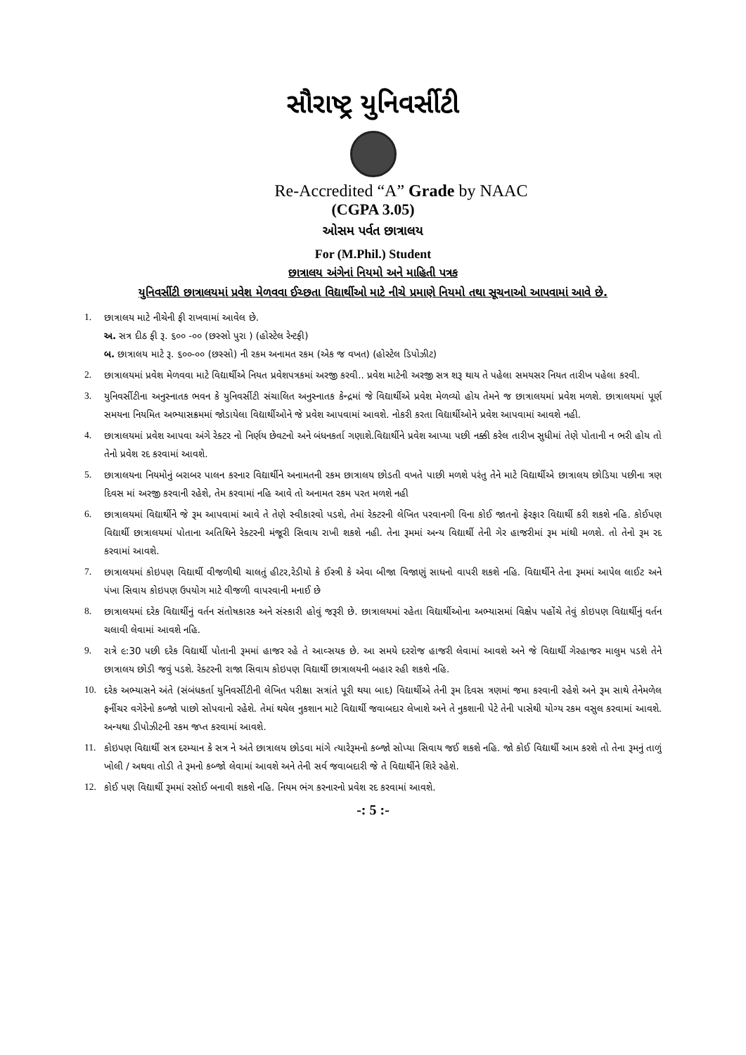સૌરાષ્ટ્ર યુનિવર્સીટી
Re-Accredited “A” Grade by NAAC
(CGPA 3.05)
ઓસમ પર્વત છાત્રાલય
For (M.Phil.) Student
છાત્રાલય અંગેનાં નિયમો અને માહિતી પત્રક
યુનિવર્સીટી છાત્રાલયમાં પ્રવેશ મેળવવા ઈચ્છતા વિદ્યાર્થીઓ માટે નીચે પ્રમાણે નિયમો તથા સૂચનાઓ આપવામાં આવે છે.
1. છાત્રાલય માટે નીચેની ફી રાખવામાં આવેલ છે.
અ. સત્ર દીઠ ફી રૂ. ૬૦૦ -૦૦ (છસ્સો પુરા ) (હોસ્ટેલ રેન્ટફી)
બ. છાત્રાલય માટે રૂ. ૬૦૦-૦૦ (છસ્સો) ની રકમ અનામત રકમ (એક જ વખત) (હોસ્ટેલ ડિપોઝીટ)
2. છાત્રાલયમાં પ્રવેશ મેળવવા માટે વિદ્યાર્થીએ નિયત પ્રવેશપત્રકમાં અરજી કરવી.. પ્રવેશ માટેની અરજી સત્ર શરૂ થાય તે પહેલા સમયસર નિયત તારીખ પહેલા કરવી.
3. યુનિવર્સીટીના અનુસ્નાતક ભવન કે યુનિવર્સીટી સંચાલિત અનુસ્નાતક કેન્દ્રમાં જે વિદ્યાર્થીએ પ્રવેશ મેળવ્યો હોય તેમને જ છાત્રાલયમાં પ્રવેશ મળશે. છાત્રાલયમાં પૂર્ણ સમયના નિયમિત અભ્યાસક્રમમાં જોડાયેલા વિદ્યાર્થીઓને જે પ્રવેશ આપવામાં આવશે. નોકરી કરતા વિદ્યાર્થીઓને પ્રવેશ આપવામાં આવશે નહી.
4. છાત્રાલયમાં પ્રવેશ આપવા અંગે રેક્ટર નો નિર્ણય છેવટનો અને બંધનકર્તા ગણાશે.વિદ્યાર્થીને પ્રવેશ આપ્યા પછી નક્કી કરેલ તારીખ સુધીમાં તેણે પોતાની ન ભરી હોય તો તેનો પ્રવેશ રદ કરવામાં આવશે.
5. છાત્રાલયના નિયમોનું બરાબર પાલન કરનાર વિદ્યાર્થીને અનામતની રકમ છાત્રાલય છોડતી વખતે પાછી મળશે પરંતુ તેને માટે વિદ્યાર્થીએ છાત્રાલય છોડિયા પછીના ત્રણ દિવસ માં અરજી કરવાની રહેશે, તેમ કરવામાં નહિ આવે તો અનામત રકમ પરત મળશે નહી
6. છાત્રાલયમાં વિદ્યાર્થીને જે રૂમ આપવામાં આવે તે તેણે સ્વીકારવો પડશે, તેમાં રેક્ટરની લેખિત પરવાનગી વિના કોઈ જાતનો ફેરફાર વિદ્યાર્થી કરી શકશે નહિ. કોઈપણ વિદ્યાર્થી છાત્રાલયમાં પોતાના અતિથિને રેક્ટરની મંજૂરી સિવાય રાખી શકશે નહી. તેના રૂમમાં અન્ય વિદ્યાર્થી તેની ગેર હાજરીમાં રૂમ માંથી મળશે. તો તેનો રૂમ રદ કરવામાં આવશે.
7. છાત્રાલયમાં કોઇપણ વિદ્યાર્થી વીજળીથી ચાલતું હીટર,રેડીયો કે ઈસ્ત્રી કે એવા બીજા વિજાણું સાધનો વાપરી શકશે નહિ. વિદ્યાર્થીને તેના રૂમમાં આપેલ લાઈટ અને પંખા સિવાય કોઇપણ ઉપયોગ માટે વીજળી વાપરવાની મનાઈ છે
8. છાત્રાલયમાં દરેક વિદ્યાર્થીનું વર્તન સંતોષકારક અને સંસ્કારી હોવું જરૂરી છે. છાત્રાલયમાં રહેતા વિદ્યાર્થીઓના અભ્યાસમાં વિક્ષેપ પહોંચે તેવું કોઇપણ વિદ્યાર્થીનું વર્તન ચલાવી લેવામાં આવશે નહિ.
9. રાત્રે ૯:30 પછી દરેક વિદ્યાર્થી પોતાની રૂમમાં હાજર રહે તે આવ્સયક છે. આ સમયે દરરોજ હાજરી લેવામાં આવશે અને જે વિદ્યાર્થી ગેરહાજર માલુમ પડશે તેને છાત્રાલય છોડી જવું પડશે. રેક્ટરની રાજા સિવાય કોઇપણ વિદ્યાર્થી છાત્રાલયની બહાર રહી શકશે નહિ.
10. દરેક અભ્યાસને અંતે (સંબંધકર્તા યુનિવર્સીટીની લેખિત પરીક્ષા સત્રાંતે પૂરી થયા બાદ) વિદ્યાર્થીએ તેની રૂમ દિવસ ત્રણમાં જમા કરવાની રહેશે અને રૂમ સાથે તેનેમળેલ ફર્નીચર વગેરેનો કબ્જો પાછો સોપવાનો રહેશે. તેમાં થયેલ નુકશાન માટે વિદ્યાર્થી જવાબદાર લેખાશે અને તે નુકશાની પેટે તેની પાસેથી યોગ્ય રકમ વસુલ કરવામાં આવશે. અન્યથા ડીપોઝીટની રકમ જપ્ત કરવામાં આવશે.
11. કોઇપણ વિદ્યાર્થી સત્ર દરમ્યાન કે સત્ર ને અંતે છાત્રાલય છોડવા માંગે ત્યારેરૂમનો કબ્જો સોપ્યા સિવાય જઈ શકશે નહિ. જો કોઈ વિદ્યાર્થી આમ કરશે તો તેના રૂમનું તાળું ખોલી / અથવા તોડી તે રૂમનો કબ્જો લેવામાં આવશે અને તેની સર્વ જવાબદારી જે તે વિદ્યાર્થીને શિરે રહેશે.
12. કોઈ પણ વિદ્યાર્થી રૂમમાં રસોઈ બનાવી શકશે નહિ. નિયમ ભંગ કરનારનો પ્રવેશ રદ કરવામાં આવશે.
-: 5 :-